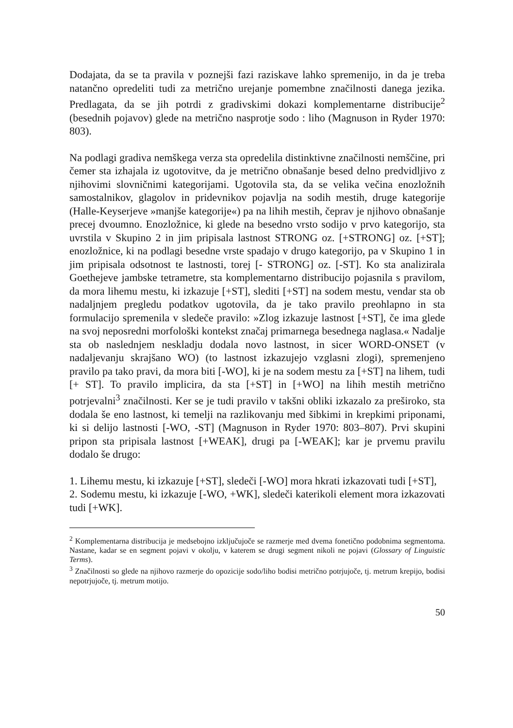Dodajata, da se ta pravila v poznejši fazi raziskave lahko spremenijo, in da je treba natančno opredeliti tudi za metrično urejanje pomembne značilnosti danega jezika. Predlagata, da se jih potrdi z gradivskimi dokazi komplementarne distribucije<sup>2</sup> (besednih pojavov) glede na metrično nasprotje sodo : liho (Magnuson in Ryder 1970: 803).
Na podlagi gradiva nemškega verza sta opredelila distinktivne značilnosti nemščine, pri čemer sta izhajala iz ugotovitve, da je metrično obnašanje besed delno predvidljivo z njihovimi slovničnimi kategorijami. Ugotovila sta, da se velika večina enozložnih samostalnikov, glagolov in pridevnikov pojavlja na sodih mestih, druge kategorije (Halle-Keyserjeve »manjše kategorije«) pa na lihih mestih, čeprav je njihovo obnašanje precej dvoumno. Enozložnice, ki glede na besedno vrsto sodijo v prvo kategorijo, sta uvrstila v Skupino 2 in jim pripisala lastnost STRONG oz. [+STRONG] oz. [+ST]; enozložnice, ki na podlagi besedne vrste spadajo v drugo kategorijo, pa v Skupino 1 in jim pripisala odsotnost te lastnosti, torej [- STRONG] oz. [-ST]. Ko sta analizirala Goethejeve jambske tetrametre, sta komplementarno distribucijo pojasnila s pravilom, da mora lihemu mestu, ki izkazuje [+ST], slediti [+ST] na sodem mestu, vendar sta ob nadaljnjem pregledu podatkov ugotovila, da je tako pravilo preohlapno in sta formulacijo spremenila v sledeče pravilo: »Zlog izkazuje lastnost [+ST], če ima glede na svoj neposredni morfološki kontekst značaj primarnega besednega naglasa.« Nadalje sta ob naslednjem neskladju dodala novo lastnost, in sicer WORD-ONSET (v nadaljevanju skrajšano WO) (to lastnost izkazujejo vzglasni zlogi), spremenjeno pravilo pa tako pravi, da mora biti [-WO], ki je na sodem mestu za [+ST] na lihem, tudi [+ ST]. To pravilo implicira, da sta [+ST] in [+WO] na lihih mestih metrično potrjevalni<sup>3</sup> značilnosti. Ker se je tudi pravilo v takšni obliki izkazalo za preširoko, sta dodala še eno lastnost, ki temelji na razlikovanju med šibkimi in krepkimi priponami, ki si delijo lastnosti [-WO, -ST] (Magnuson in Ryder 1970: 803–807). Prvi skupini pripon sta pripisala lastnost [+WEAK], drugi pa [-WEAK]; kar je prvemu pravilu dodalo še drugo:
1. Lihemu mestu, ki izkazuje [+ST], sledeči [-WO] mora hkrati izkazovati tudi [+ST],
2. Sodemu mestu, ki izkazuje [-WO, +WK], sledeči katerikoli element mora izkazovati tudi [+WK].
<sup>2</sup> Komplementarna distribucija je medsebojno izključujoče se razmerje med dvema fonetično podobnima segmentoma. Nastane, kadar se en segment pojavi v okolju, v katerem se drugi segment nikoli ne pojavi (Glossary of Linguistic Terms).
<sup>3</sup> Značilnosti so glede na njihovo razmerje do opozicije sodo/liho bodisi metrično potrjujoče, tj. metrum krepijo, bodisi nepotrjujoče, tj. metrum motijo.
50